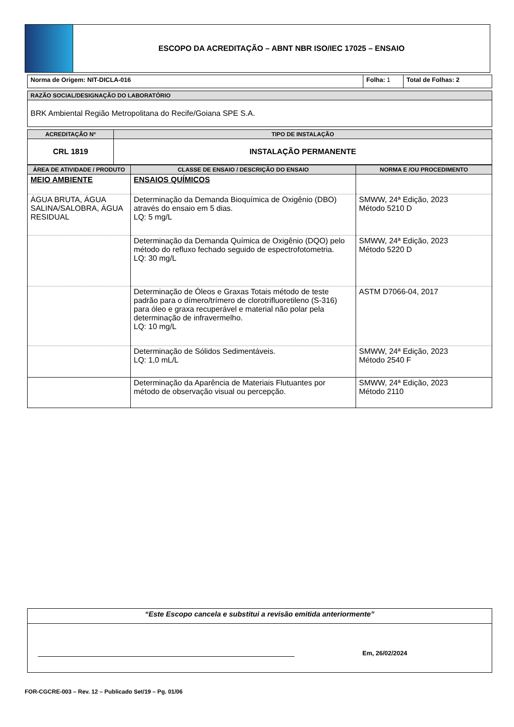ESCOPO DA ACREDITAÇÃO – ABNT NBR ISO/IEC 17025 – ENSAIO
| Norma de Origem: NIT-DICLA-016 | Folha: 1 | Total de Folhas: 2 |
| RAZÃO SOCIAL/DESIGNAÇÃO DO LABORATÓRIO |
| BRK Ambiental Região Metropolitana do Recife/Goiana SPE S.A. |
| ACREDITAÇÃO Nº | TIPO DE INSTALAÇÃO |
| --- | --- |
| CRL 1819 | INSTALAÇÃO PERMANENTE |
| ÁREA DE ATIVIDADE / PRODUTO | CLASSE DE ENSAIO / DESCRIÇÃO DO ENSAIO | NORMA E /OU PROCEDIMENTO |
| --- | --- | --- |
| MEIO AMBIENTE | ENSAIOS QUÍMICOS | |
| ÁGUA BRUTA, ÁGUA SALINA/SALOBRA, ÁGUA RESIDUAL | Determinação da Demanda Bioquímica de Oxigênio (DBO) através do ensaio em 5 dias. LQ: 5 mg/L | SMWW, 24ª Edição, 2023 Método 5210 D |
| | Determinação da Demanda Química de Oxigênio (DQO) pelo método do refluxo fechado seguido de espectrofotometria. LQ: 30 mg/L | SMWW, 24ª Edição, 2023 Método 5220 D |
| | Determinação de Óleos e Graxas Totais método de teste padrão para o dímero/trímero de clorotrifluoretileno (S-316) para óleo e graxa recuperável e material não polar pela determinação de infravermelho. LQ: 10 mg/L | ASTM D7066-04, 2017 |
| | Determinação de Sólidos Sedimentáveis. LQ: 1,0 mL/L | SMWW, 24ª Edição, 2023 Método 2540 F |
| | Determinação da Aparência de Materiais Flutuantes por método de observação visual ou percepção. | SMWW, 24ª Edição, 2023 Método 2110 |
| “Este Escopo cancela e substitui a revisão emitida anteriormente” |
| Em, 26/02/2024 |
FOR-CGCRE-003 – Rev. 12 – Publicado Set/19 – Pg. 01/06